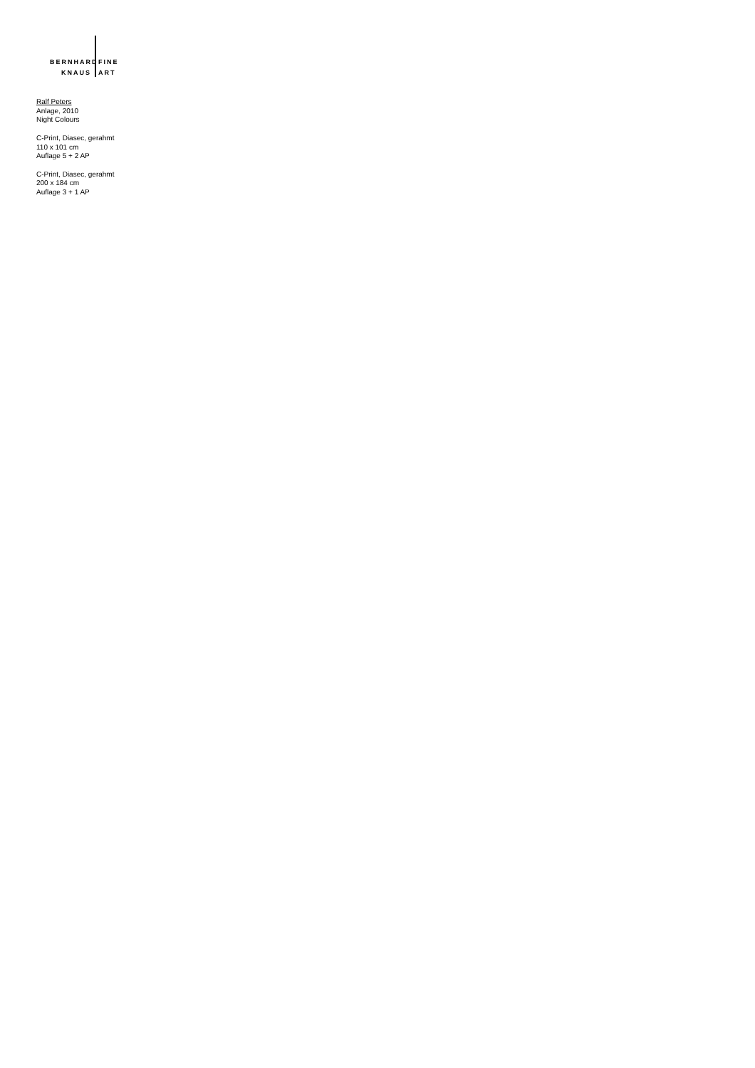BERNHARD FINE
KNAUS ART
Ralf Peters
Anlage, 2010
Night Colours
C-Print, Diasec, gerahmt
110 x 101 cm
Auflage 5 + 2 AP
C-Print, Diasec, gerahmt
200 x 184 cm
Auflage 3 + 1 AP